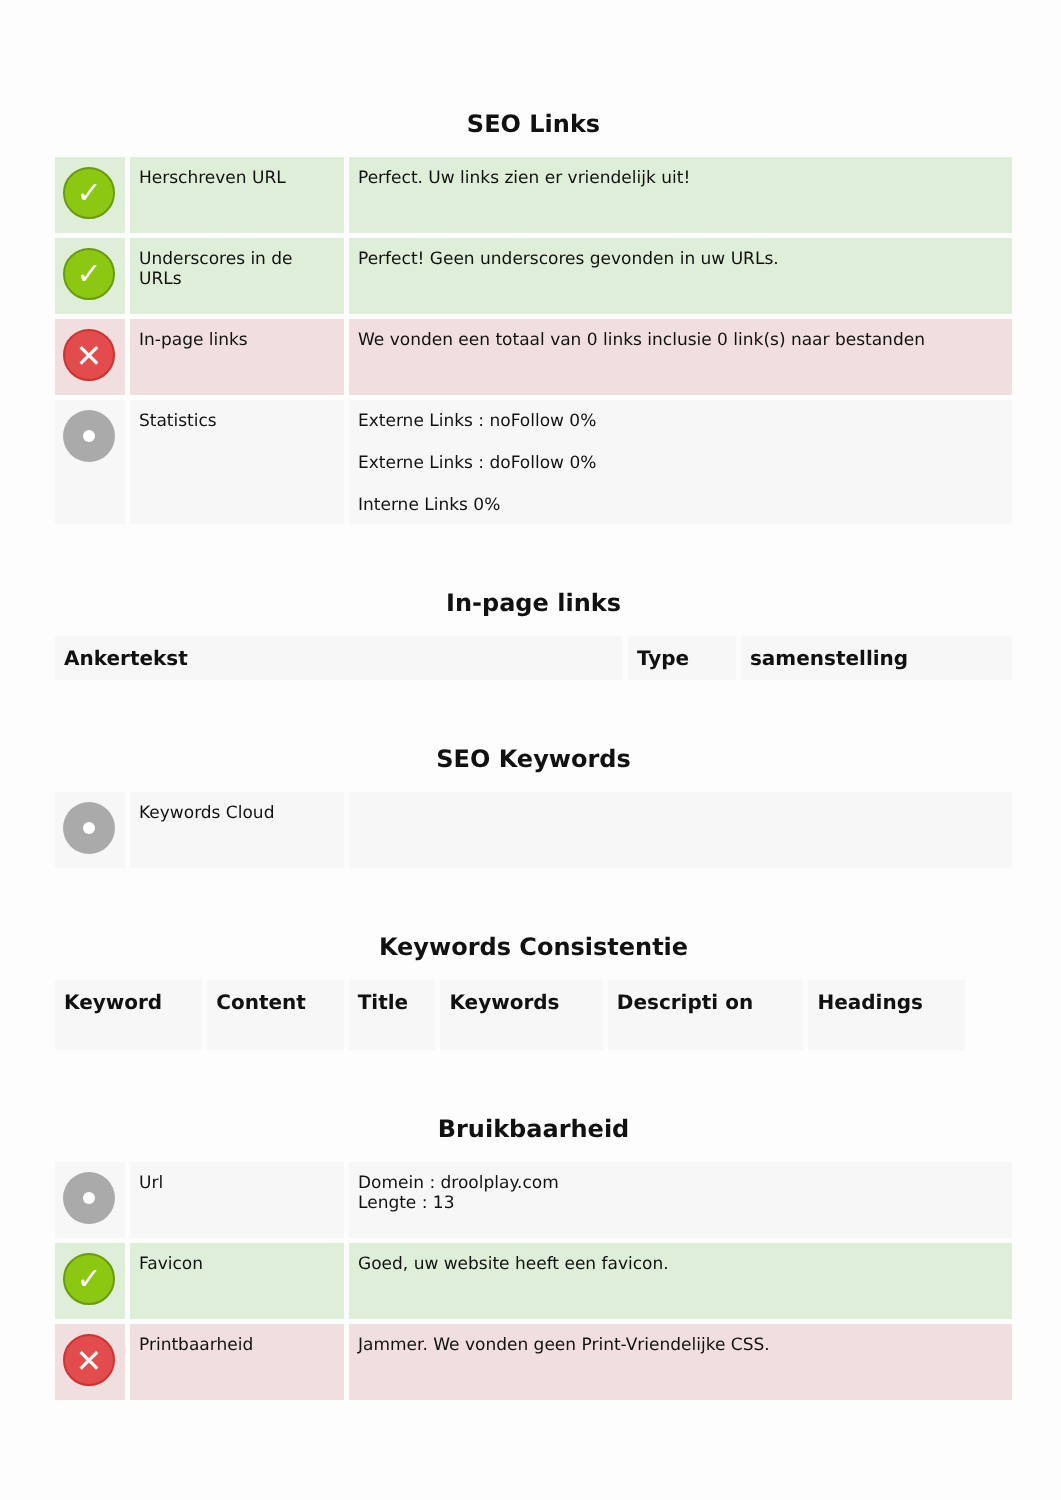SEO Links
| ✓ | Herschreven URL | Perfect. Uw links zien er vriendelijk uit! |
| ✓ | Underscores in de URLs | Perfect! Geen underscores gevonden in uw URLs. |
| ✕ | In-page links | We vonden een totaal van 0 links inclusie 0 link(s) naar bestanden |
| | Statistics | Externe Links : noFollow 0% Externe Links : doFollow 0% Interne Links 0% |
In-page links
| Ankertekst | Type | samenstelling |
| --- | --- | --- |
SEO Keywords
| | Keywords Cloud | |
Keywords Consistentie
| Keyword | Content | Title | Keywords | Descripti on | Headings |
| --- | --- | --- | --- | --- | --- |
Bruikbaarheid
| | Url | Domein : droolplay.com Lengte : 13 |
| ✓ | Favicon | Goed, uw website heeft een favicon. |
| ✕ | Printbaarheid | Jammer. We vonden geen Print-Vriendelijke CSS. |